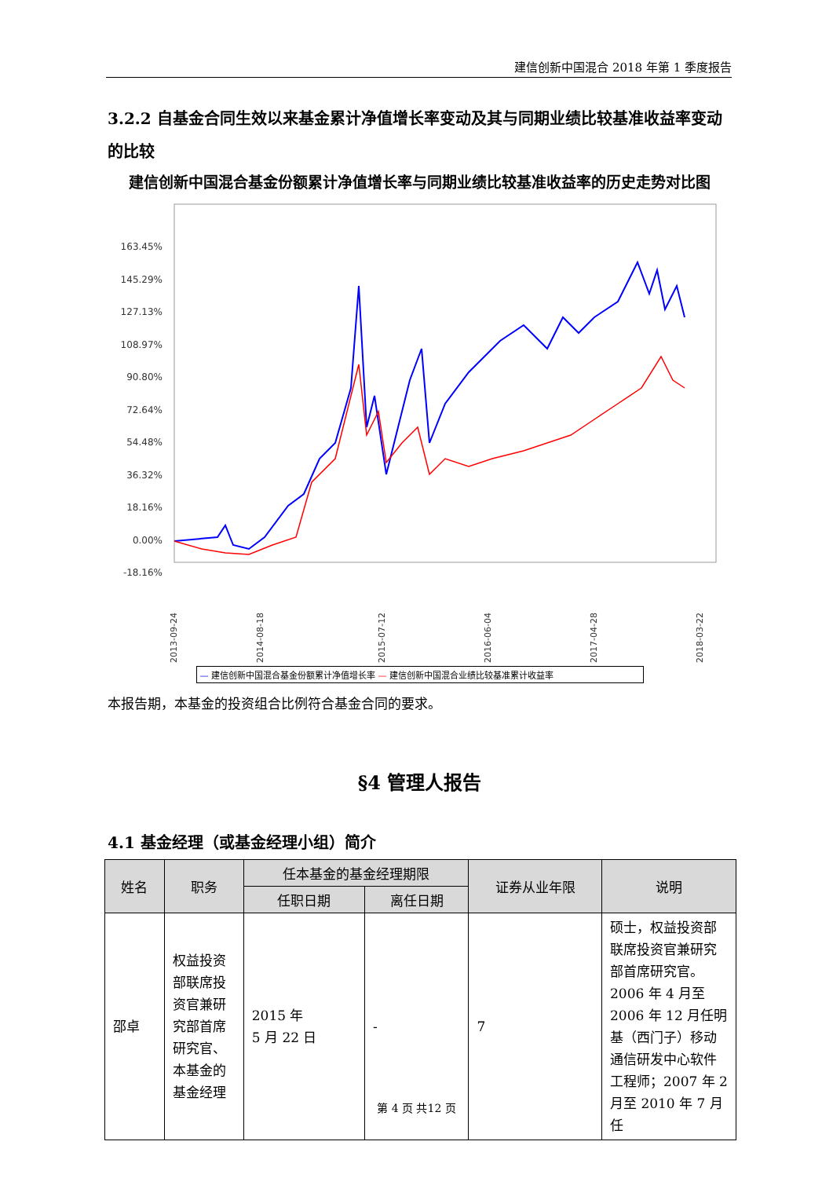建信创新中国混合 2018 年第 1 季度报告
3.2.2 自基金合同生效以来基金累计净值增长率变动及其与同期业绩比较基准收益率变动的比较
建信创新中国混合基金份额累计净值增长率与同期业绩比较基准收益率的历史走势对比图
163.45%
145.29%
127.13%
108.97%
90.80%
72.64%
54.48%
36.32%
18.16%
0.00%
-18.16%
2013-09-24
2014-08-18
2015-07-12
2016-06-04
2017-04-28
2018-03-22
— 建信创新中国混合基金份额累计净值增长率 — 建信创新中国混合业绩比较基准累计收益率
本报告期，本基金的投资组合比例符合基金合同的要求。
§4 管理人报告
4.1 基金经理（或基金经理小组）简介
| 姓名 | 职务 | 任本基金的基金经理期限 | | 证券从业年限 | 说明 |
| --- | --- | --- | --- | --- | --- |
| | | 任职日期 | 离任日期 | | |
| 邵卓 | 权益投资部联席投资官兼研究部首席研究官、本基金的基金经理 | 2015 年 5 月 22 日 | - | 7 | 硕士，权益投资部联席投资官兼研究部首席研究官。2006 年 4 月至 2006 年 12 月任明基（西门子）移动通信研发中心软件工程师；2007 年 2 月至 2010 年 7 月任 |
第 4 页 共12 页